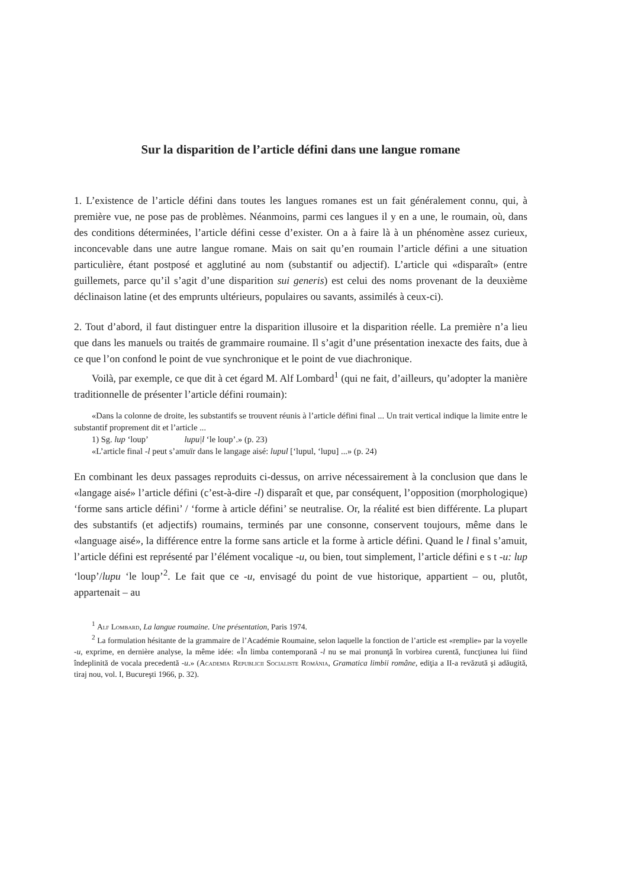Sur la disparition de l’article défini dans une langue romane
1. L’existence de l’article défini dans toutes les langues romanes est un fait généralement connu, qui, à première vue, ne pose pas de problèmes. Néanmoins, parmi ces langues il y en a une, le roumain, où, dans des conditions déterminées, l’article défini cesse d’exister. On a à faire là à un phénomène assez curieux, inconcevable dans une autre langue romane. Mais on sait qu’en roumain l’article défini a une situation particulière, étant postposé et agglutiné au nom (substantif ou adjectif). L’article qui «disparaît» (entre guillemets, parce qu’il s’agit d’une disparition sui generis) est celui des noms provenant de la deuxième déclinaison latine (et des emprunts ultérieurs, populaires ou savants, assimilés à ceux-ci).
2. Tout d’abord, il faut distinguer entre la disparition illusoire et la disparition réelle. La première n’a lieu que dans les manuels ou traités de grammaire roumaine. Il s’agit d’une présentation inexacte des faits, due à ce que l’on confond le point de vue synchronique et le point de vue diachronique.
Voilà, par exemple, ce que dit à cet égard M. Alf Lombard<sup>1</sup> (qui ne fait, d’ailleurs, qu’adopter la manière traditionnelle de présenter l’article défini roumain):
«Dans la colonne de droite, les substantifs se trouvent réunis à l’article défini final ... Un trait vertical indique la limite entre le substantif proprement dit et l’article ...
1) Sg. lup ‘loup’ lupu|l ‘le loup’.» (p. 23)
«L’article final -l peut s’amuïr dans le langage aisé: lupul [‘lupul, ‘lupu] ...» (p. 24)
En combinant les deux passages reproduits ci-dessus, on arrive nécessairement à la conclusion que dans le «langage aisé» l’article défini (c’est-à-dire -l) disparaît et que, par conséquent, l’opposition (morphologique) ‘forme sans article défini’ / ‘forme à article défini’ se neutralise. Or, la réalité est bien différente. La plupart des substantifs (et adjectifs) roumains, terminés par une consonne, conservent toujours, même dans le «language aisé», la différence entre la forme sans article et la forme à article défini. Quand le l final s’amuit, l’article défini est représenté par l’élément vocalique -u, ou bien, tout simplement, l’article défini e s t -u: lup ‘loup’/lupu ‘le loup’<sup>2</sup>. Le fait que ce -u, envisagé du point de vue historique, appartient – ou, plutôt, appartenait – au
<sup>1</sup> Alf Lombard, La langue roumaine. Une présentation, Paris 1974.
<sup>2</sup> La formulation hésitante de la grammaire de l’Académie Roumaine, selon laquelle la fonction de l’article est «remplie» par la voyelle -u, exprime, en dernière analyse, la même idée: «În limba contemporană -l nu se mai pronunţă în vorbirea curentă, funcţiunea lui fiind îndeplinită de vocala precedentă -u.» (Academia Republicii Socialiste România, Gramatica limbii române, ediţia a II-a revăzută şi adăugită, tiraj nou, vol. I, Bucureşti 1966, p. 32).